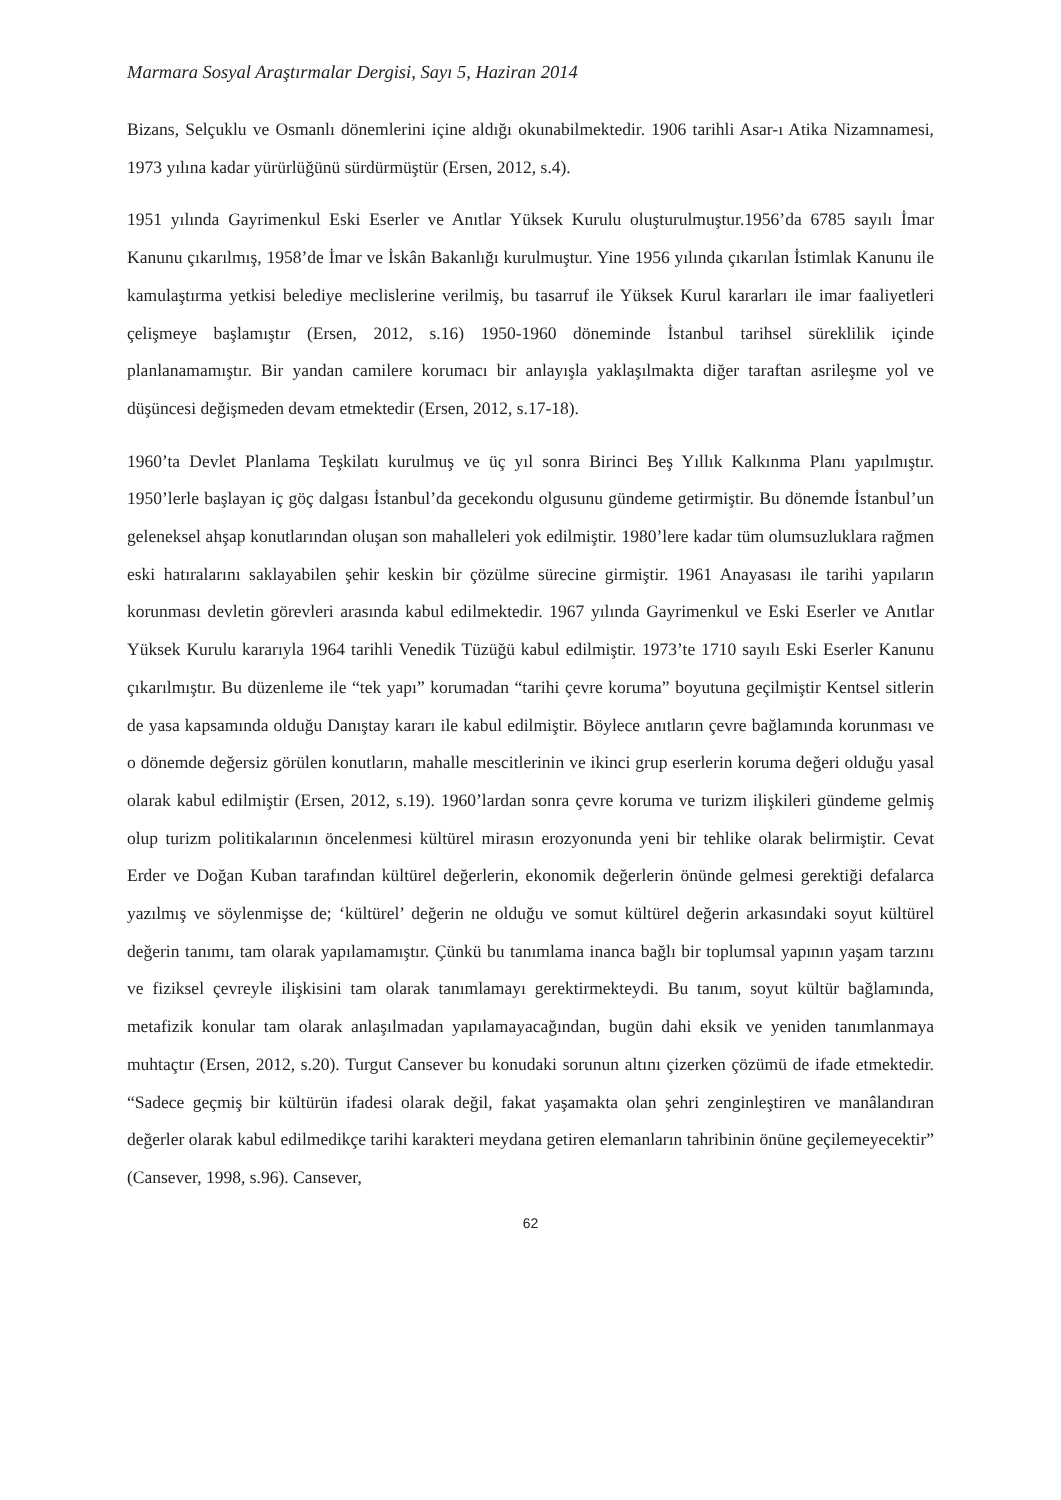Marmara Sosyal Araştırmalar Dergisi, Sayı 5, Haziran 2014
Bizans, Selçuklu ve Osmanlı dönemlerini içine aldığı okunabilmektedir. 1906 tarihli Asar-ı Atika Nizamnamesi, 1973 yılına kadar yürürlüğünü sürdürmüştür (Ersen, 2012, s.4).
1951 yılında Gayrimenkul Eski Eserler ve Anıtlar Yüksek Kurulu oluşturulmuştur.1956’da 6785 sayılı İmar Kanunu çıkarılmış, 1958’de İmar ve İskân Bakanlığı kurulmuştur. Yine 1956 yılında çıkarılan İstimlak Kanunu ile kamulaştırma yetkisi belediye meclislerine verilmiş, bu tasarruf ile Yüksek Kurul kararları ile imar faaliyetleri çelişmeye başlamıştır (Ersen, 2012, s.16) 1950-1960 döneminde İstanbul tarihsel süreklilik içinde planlanamamıştır. Bir yandan camilere korumacı bir anlayışla yaklaşılmakta diğer taraftan asrileşme yol ve düşüncesi değişmeden devam etmektedir (Ersen, 2012, s.17-18).
1960’ta Devlet Planlama Teşkilatı kurulmuş ve üç yıl sonra Birinci Beş Yıllık Kalkınma Planı yapılmıştır. 1950’lerle başlayan iç göç dalgası İstanbul’da gecekondu olgusunu gündeme getirmiştir. Bu dönemde İstanbul’un geleneksel ahşap konutlarından oluşan son mahalleleri yok edilmiştir. 1980’lere kadar tüm olumsuzluklara rağmen eski hatıralarını saklayabilen şehir keskin bir çözülme sürecine girmiştir. 1961 Anayasası ile tarihi yapıların korunması devletin görevleri arasında kabul edilmektedir. 1967 yılında Gayrimenkul ve Eski Eserler ve Anıtlar Yüksek Kurulu kararıyla 1964 tarihli Venedik Tüzüğü kabul edilmiştir. 1973’te 1710 sayılı Eski Eserler Kanunu çıkarılmıştır. Bu düzenleme ile “tek yapı” korumadan “tarihi çevre koruma” boyutuna geçilmiştir Kentsel sitlerin de yasa kapsamında olduğu Danıştay kararı ile kabul edilmiştir. Böylece anıtların çevre bağlamında korunması ve o dönemde değersiz görülen konutların, mahalle mescitlerinin ve ikinci grup eserlerin koruma değeri olduğu yasal olarak kabul edilmiştir (Ersen, 2012, s.19). 1960’lardan sonra çevre koruma ve turizm ilişkileri gündeme gelmiş olup turizm politikalarının öncelenmesi kültürel mirasın erozyonunda yeni bir tehlike olarak belirmiştir. Cevat Erder ve Doğan Kuban tarafından kültürel değerlerin, ekonomik değerlerin önünde gelmesi gerektiği defalarca yazılmış ve söylenmişse de; ‘kültürel’ değerin ne olduğu ve somut kültürel değerin arkasındaki soyut kültürel değerin tanımı, tam olarak yapılamamıştır. Çünkü bu tanımlama inanca bağlı bir toplumsal yapının yaşam tarzını ve fiziksel çevreyle ilişkisini tam olarak tanımlamayı gerektirmekteydi. Bu tanım, soyut kültür bağlamında, metafizik konular tam olarak anlaşılmadan yapılamayacağından, bugün dahi eksik ve yeniden tanımlanmaya muhtaçtır (Ersen, 2012, s.20). Turgut Cansever bu konudaki sorunun altını çizerken çözümü de ifade etmektedir. “Sadece geçmiş bir kültürün ifadesi olarak değil, fakat yaşamakta olan şehri zenginleştiren ve manâlandıran değerler olarak kabul edilmedikçe tarihi karakteri meydana getiren elemanların tahribinin önüne geçilemeyecektir” (Cansever, 1998, s.96). Cansever,
62